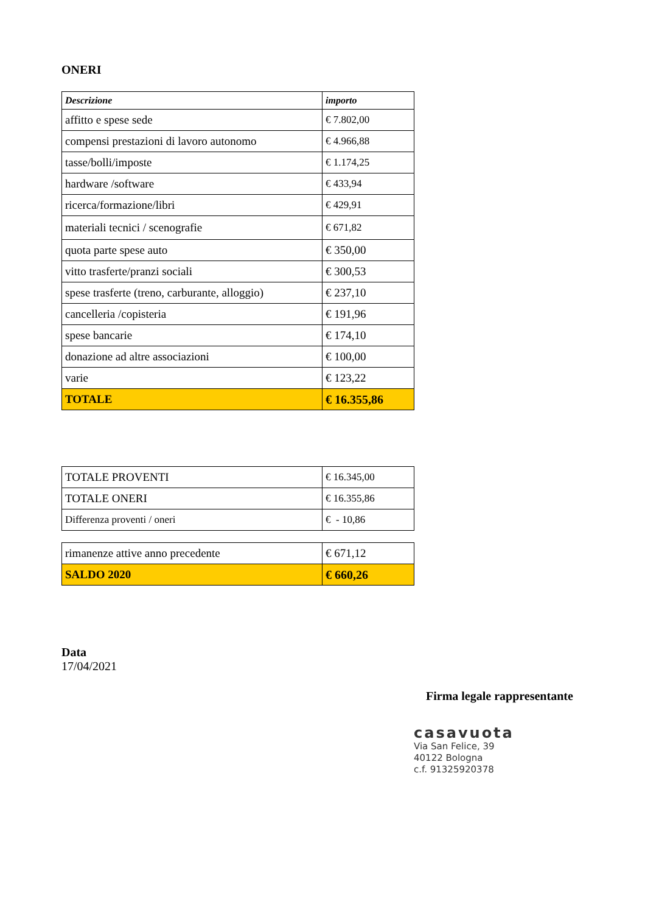ONERI
| Descrizione | importo |
| affitto e spese sede | € 7.802,00 |
| compensi prestazioni di lavoro autonomo | € 4.966,88 |
| tasse/bolli/imposte | € 1.174,25 |
| hardware /software | € 433,94 |
| ricerca/formazione/libri | € 429,91 |
| materiali tecnici / scenografie | € 671,82 |
| quota parte spese auto | € 350,00 |
| vitto trasferte/pranzi sociali | € 300,53 |
| spese trasferte (treno, carburante, alloggio) | € 237,10 |
| cancelleria /copisteria | € 191,96 |
| spese bancarie | € 174,10 |
| donazione ad altre associazioni | € 100,00 |
| varie | € 123,22 |
| TOTALE | € 16.355,86 |
| TOTALE PROVENTI | € 16.345,00 |
| TOTALE ONERI | € 16.355,86 |
| Differenza proventi / oneri | € - 10,86 |
| rimanenze attive anno precedente | € 671,12 |
| SALDO 2020 | € 660,26 |
Data
17/04/2021
Firma legale rappresentante
casavuota
Via San Felice, 39
40122 Bologna
c.f. 91325920378